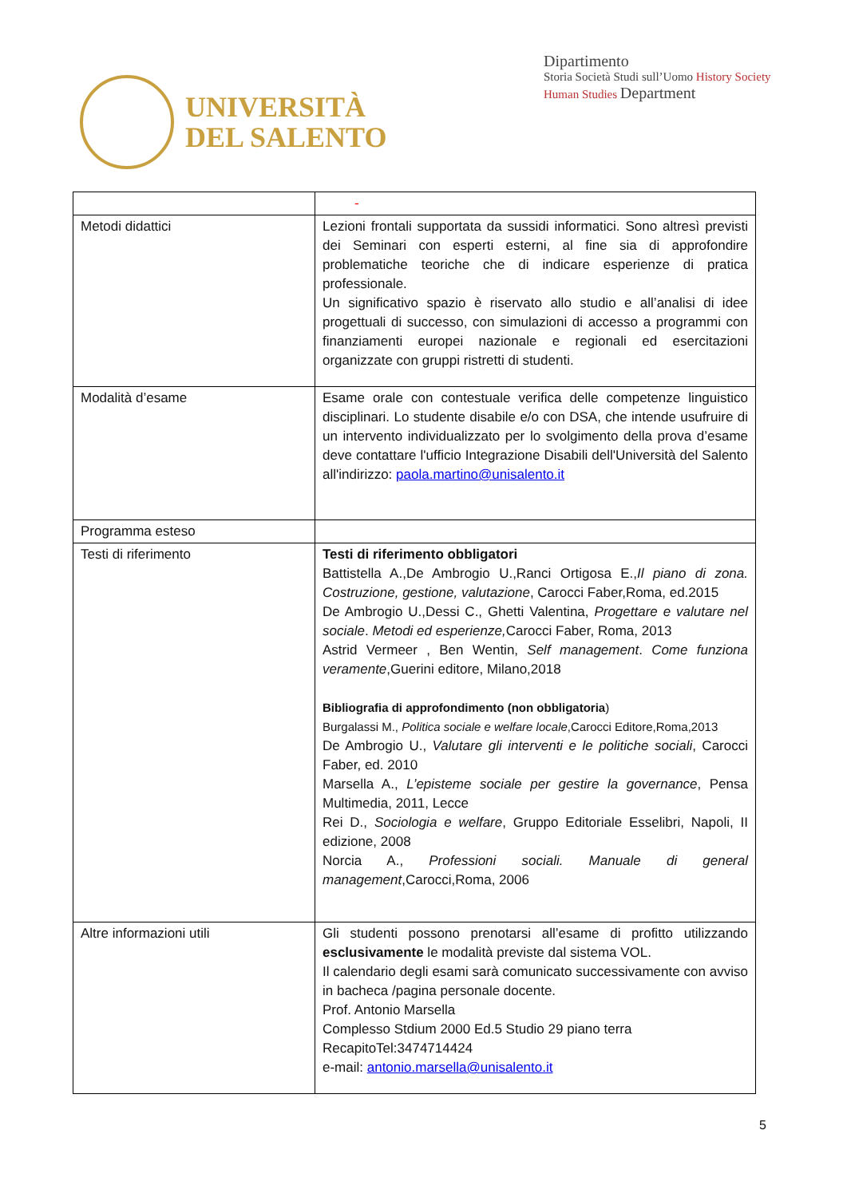UNIVERSITÀ
DEL SALENTO
Dipartimento
Storia Società Studi sull’Uomo History Society Human Studies Department
| | - |
| Metodi didattici | Lezioni frontali supportata da sussidi informatici. Sono altresì previsti dei Seminari con esperti esterni, al fine sia di approfondire problematiche teoriche che di indicare esperienze di pratica professionale. Un significativo spazio è riservato allo studio e all’analisi di idee progettuali di successo, con simulazioni di accesso a programmi con finanziamenti europei nazionale e regionali ed esercitazioni organizzate con gruppi ristretti di studenti. |
| Modalità d’esame | Esame orale con contestuale verifica delle competenze linguistico disciplinari. Lo studente disabile e/o con DSA, che intende usufruire di un intervento individualizzato per lo svolgimento della prova d’esame deve contattare l'ufficio Integrazione Disabili dell'Università del Salento all'indirizzo: paola.martino@unisalento.it |
| Programma esteso | |
| Testi di riferimento | Testi di riferimento obbligatori Battistella A.,De Ambrogio U.,Ranci Ortigosa E., Il piano di zona. Costruzione, gestione, valutazione , Carocci Faber,Roma, ed.2015 De Ambrogio U.,Dessi C., Ghetti Valentina, Progettare e valutare nel sociale . Metodi ed esperienze, Carocci Faber, Roma, 2013 Astrid Vermeer , Ben Wentin, Self management . Come funziona veramente ,Guerini editore, Milano,2018 Bibliografia di approfondimento (non obbligatoria ) Burgalassi M., Politica sociale e welfare locale ,Carocci Editore,Roma,2013 De Ambrogio U., Valutare gli interventi e le politiche sociali , Carocci Faber, ed. 2010 Marsella A., L’episteme sociale per gestire la governance , Pensa Multimedia, 2011, Lecce Rei D., Sociologia e welfare , Gruppo Editoriale Esselibri, Napoli, II edizione, 2008 Norcia A., Professioni sociali. Manuale di general management ,Carocci,Roma, 2006 |
| Altre informazioni utili | Gli studenti possono prenotarsi all’esame di profitto utilizzando esclusivamente le modalità previste dal sistema VOL. Il calendario degli esami sarà comunicato successivamente con avviso in bacheca /pagina personale docente. Prof. Antonio Marsella Complesso Stdium 2000 Ed.5 Studio 29 piano terra RecapitoTel:3474714424 e-mail: antonio.marsella@unisalento.it |
5